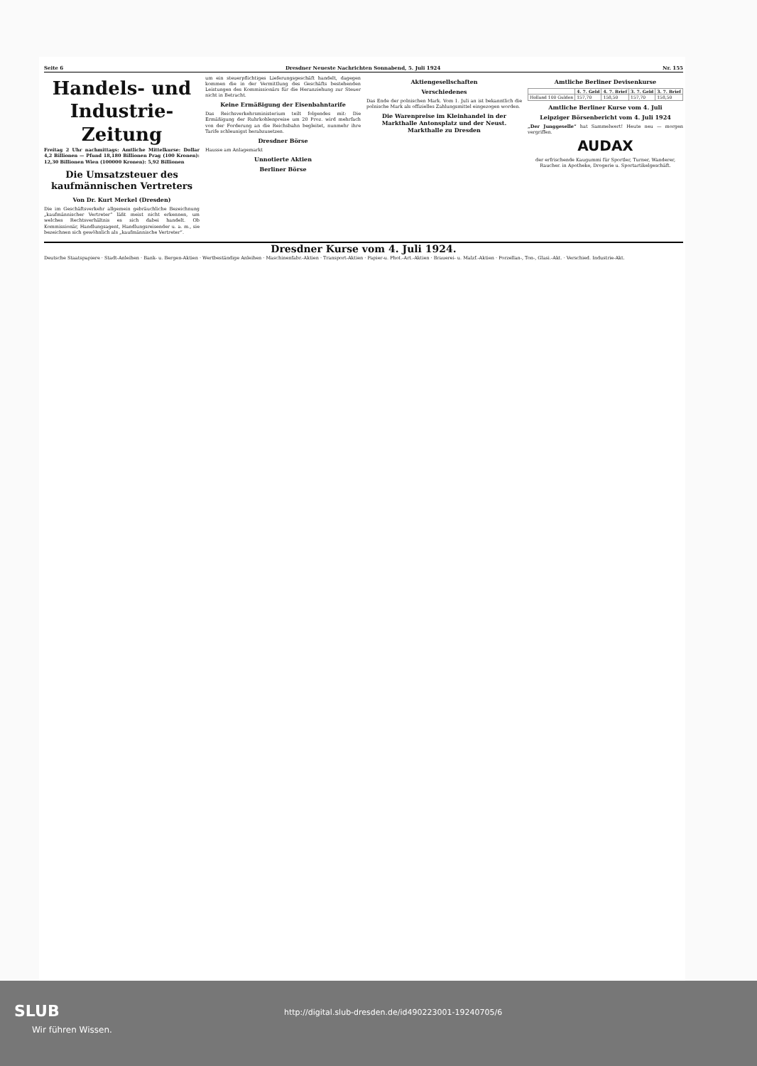Seite 6 Dresdner Neueste Nachrichten Sonnabend, 5. Juli 1924 Nr. 155
Handels- und Industrie-Zeitung
Freitag 2 Uhr nachmittags: Amtliche Mittelkurse: Dollar 4,2 Billionen — Pfund 18,180 Billionen Prag (100 Kronen): 12,30 Billionen Wien (100000 Kronen): 5,92 Billionen
Die Umsatzsteuer des kaufmännischen Vertreters
Von Dr. Kurt Merkel (Dresden)
Die im Geschäftsverkehr allgemein gebräuchliche Bezeichnung „kaufmännischer Vertreter“ läßt meist nicht erkennen, um welches Rechtsverhältnis es sich dabei handelt. Ob Kommissionär, Handlungsagent, Handlungsreisender u. a. m., sie bezeichnen sich gewöhnlich als „kaufmännische Vertreter“.
um ein steuerpflichtiges Lieferungsgeschäft handelt, dagegen kommen die in der Vermittlung des Geschäfts bestehenden Leistungen des Kommissionärs für die Heranziehung zur Steuer nicht in Betracht.
Keine Ermäßigung der Eisenbahntarife
Das Reichsverkehrsministerium teilt folgendes mit: Die Ermäßigung der Ruhrkohlenpreise um 20 Proz. wird mehrfach von der Forderung an die Reichsbahn begleitet, nunmehr ihre Tarife schleunigst herabzusetzen.
Dresdner Börse
Hausse am Anlagemarkt
Unnotierte Aktien
Berliner Börse
Aktiengesellschaften
Verschiedenes
Das Ende der polnischen Mark. Vom 1. Juli an ist bekanntlich die polnische Mark als offizielles Zahlungsmittel eingezogen worden.
Die Warenpreise im Kleinhandel in der Markthalle Antonsplatz und der Neust. Markthalle zu Dresden
Amtliche Berliner Devisenkurse
| | 4. 7. Geld | 4. 7. Brief | 3. 7. Geld | 3. 7. Brief |
| --- | --- | --- | --- | --- |
| Holland 100 Gulden | 157,70 | 158,50 | 157,70 | 158,50 |
Amtliche Berliner Kurse vom 4. Juli
Leipziger Börsenbericht vom 4. Juli 1924
„Der Junggeselle“ hat Sammelwert! Heute neu — morgen vergriffen.
AUDAX
der erfrischende Kaugummi für Sportler, Turner, Wanderer, Raucher. in Apotheke, Drogerie u. Sportartikelgeschäft.
Dresdner Kurse vom 4. Juli 1924.
Deutsche Staatspapiere · Stadt-Anleihen · Bank- u. Bergen-Aktien · Wertbeständige Anleihen · Maschinenfabr.-Aktien · Transport-Aktien · Papier-u. Phot.-Art.-Aktien · Brauerei- u. Malzf.-Aktien · Porzellan-, Ton-, Glasi.-Akt. · Verschied. Industrie-Akt.
SLUB
Wir führen Wissen.
http://digital.slub-dresden.de/id490223001-19240705/6